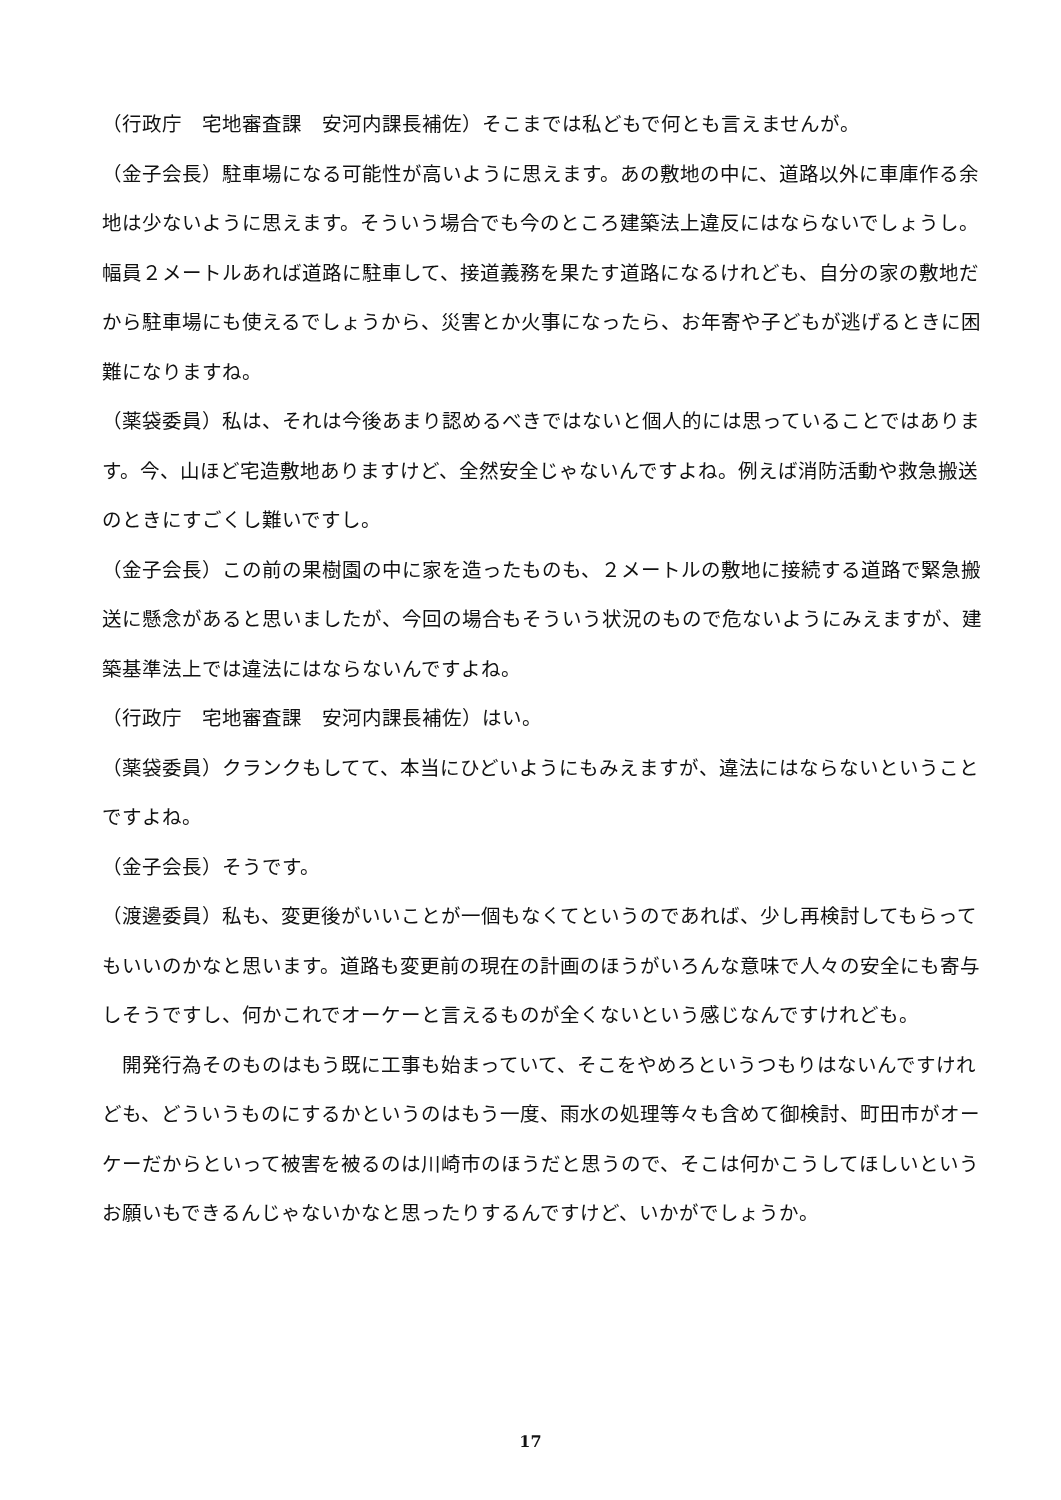（行政庁　宅地審査課　安河内課長補佐）そこまでは私どもで何とも言えませんが。
（金子会長）駐車場になる可能性が高いように思えます。あの敷地の中に、道路以外に車庫作る余地は少ないように思えます。そういう場合でも今のところ建築法上違反にはならないでしょうし。幅員２メートルあれば道路に駐車して、接道義務を果たす道路になるけれども、自分の家の敷地だから駐車場にも使えるでしょうから、災害とか火事になったら、お年寄や子どもが逃げるときに困難になりますね。
（薬袋委員）私は、それは今後あまり認めるべきではないと個人的には思っていることではあります。今、山ほど宅造敷地ありますけど、全然安全じゃないんですよね。例えば消防活動や救急搬送のときにすごくし難いですし。
（金子会長）この前の果樹園の中に家を造ったものも、２メートルの敷地に接続する道路で緊急搬送に懸念があると思いましたが、今回の場合もそういう状況のもので危ないようにみえますが、建築基準法上では違法にはならないんですよね。
（行政庁　宅地審査課　安河内課長補佐）はい。
（薬袋委員）クランクもしてて、本当にひどいようにもみえますが、違法にはならないということですよね。
（金子会長）そうです。
（渡邊委員）私も、変更後がいいことが一個もなくてというのであれば、少し再検討してもらってもいいのかなと思います。道路も変更前の現在の計画のほうがいろんな意味で人々の安全にも寄与しそうですし、何かこれでオーケーと言えるものが全くないという感じなんですけれども。
　開発行為そのものはもう既に工事も始まっていて、そこをやめろというつもりはないんですけれども、どういうものにするかというのはもう一度、雨水の処理等々も含めて御検討、町田市がオーケーだからといって被害を被るのは川崎市のほうだと思うので、そこは何かこうしてほしいというお願いもできるんじゃないかなと思ったりするんですけど、いかがでしょうか。
17